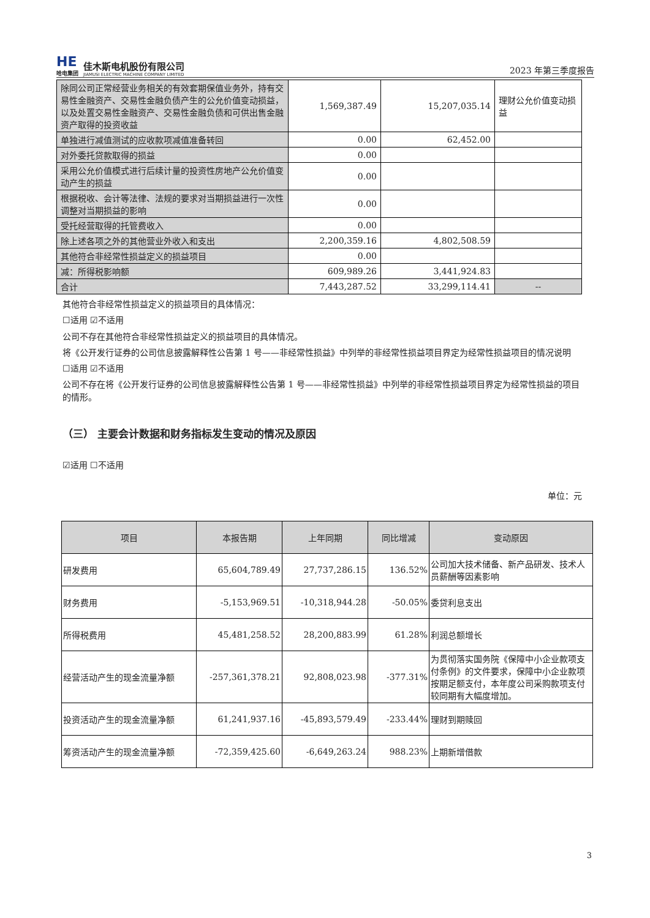HE
哈电集团
佳木斯电机股份有限公司
JIAMUSI ELECTRIC MACHINE COMPANY LIMITED
2023 年第三季度报告
| 除同公司正常经营业务相关的有效套期保值业务外，持有交易性金融资产、交易性金融负债产生的公允价值变动损益，以及处置交易性金融资产、交易性金融负债和可供出售金融资产取得的投资收益 | 1,569,387.49 | 15,207,035.14 | 理财公允价值变动损益 |
| 单独进行减值测试的应收款项减值准备转回 | 0.00 | 62,452.00 | |
| 对外委托贷款取得的损益 | 0.00 | | |
| 采用公允价值模式进行后续计量的投资性房地产公允价值变动产生的损益 | 0.00 | | |
| 根据税收、会计等法律、法规的要求对当期损益进行一次性调整对当期损益的影响 | 0.00 | | |
| 受托经营取得的托管费收入 | 0.00 | | |
| 除上述各项之外的其他营业外收入和支出 | 2,200,359.16 | 4,802,508.59 | |
| 其他符合非经常性损益定义的损益项目 | 0.00 | | |
| 减：所得税影响额 | 609,989.26 | 3,441,924.83 | |
| 合计 | 7,443,287.52 | 33,299,114.41 | -- |
其他符合非经常性损益定义的损益项目的具体情况：
☐适用 ☑不适用
公司不存在其他符合非经常性损益定义的损益项目的具体情况。
将《公开发行证券的公司信息披露解释性公告第 1 号——非经常性损益》中列举的非经常性损益项目界定为经常性损益项目的情况说明
☐适用 ☑不适用
公司不存在将《公开发行证券的公司信息披露解释性公告第 1 号——非经常性损益》中列举的非经常性损益项目界定为经常性损益的项目的情形。
（三） 主要会计数据和财务指标发生变动的情况及原因
☑适用 ☐不适用
单位：元
| 项目 | 本报告期 | 上年同期 | 同比增减 | 变动原因 |
| --- | --- | --- | --- | --- |
| 研发费用 | 65,604,789.49 | 27,737,286.15 | 136.52% | 公司加大技术储备、新产品研发、技术人员薪酬等因素影响 |
| 财务费用 | -5,153,969.51 | -10,318,944.28 | -50.05% | 委贷利息支出 |
| 所得税费用 | 45,481,258.52 | 28,200,883.99 | 61.28% | 利润总额增长 |
| 经营活动产生的现金流量净额 | -257,361,378.21 | 92,808,023.98 | -377.31% | 为贯彻落实国务院《保障中小企业款项支付条例》的文件要求，保障中小企业款项按期足额支付，本年度公司采购款项支付较同期有大幅度增加。 |
| 投资活动产生的现金流量净额 | 61,241,937.16 | -45,893,579.49 | -233.44% | 理财到期赎回 |
| 筹资活动产生的现金流量净额 | -72,359,425.60 | -6,649,263.24 | 988.23% | 上期新增借款 |
3